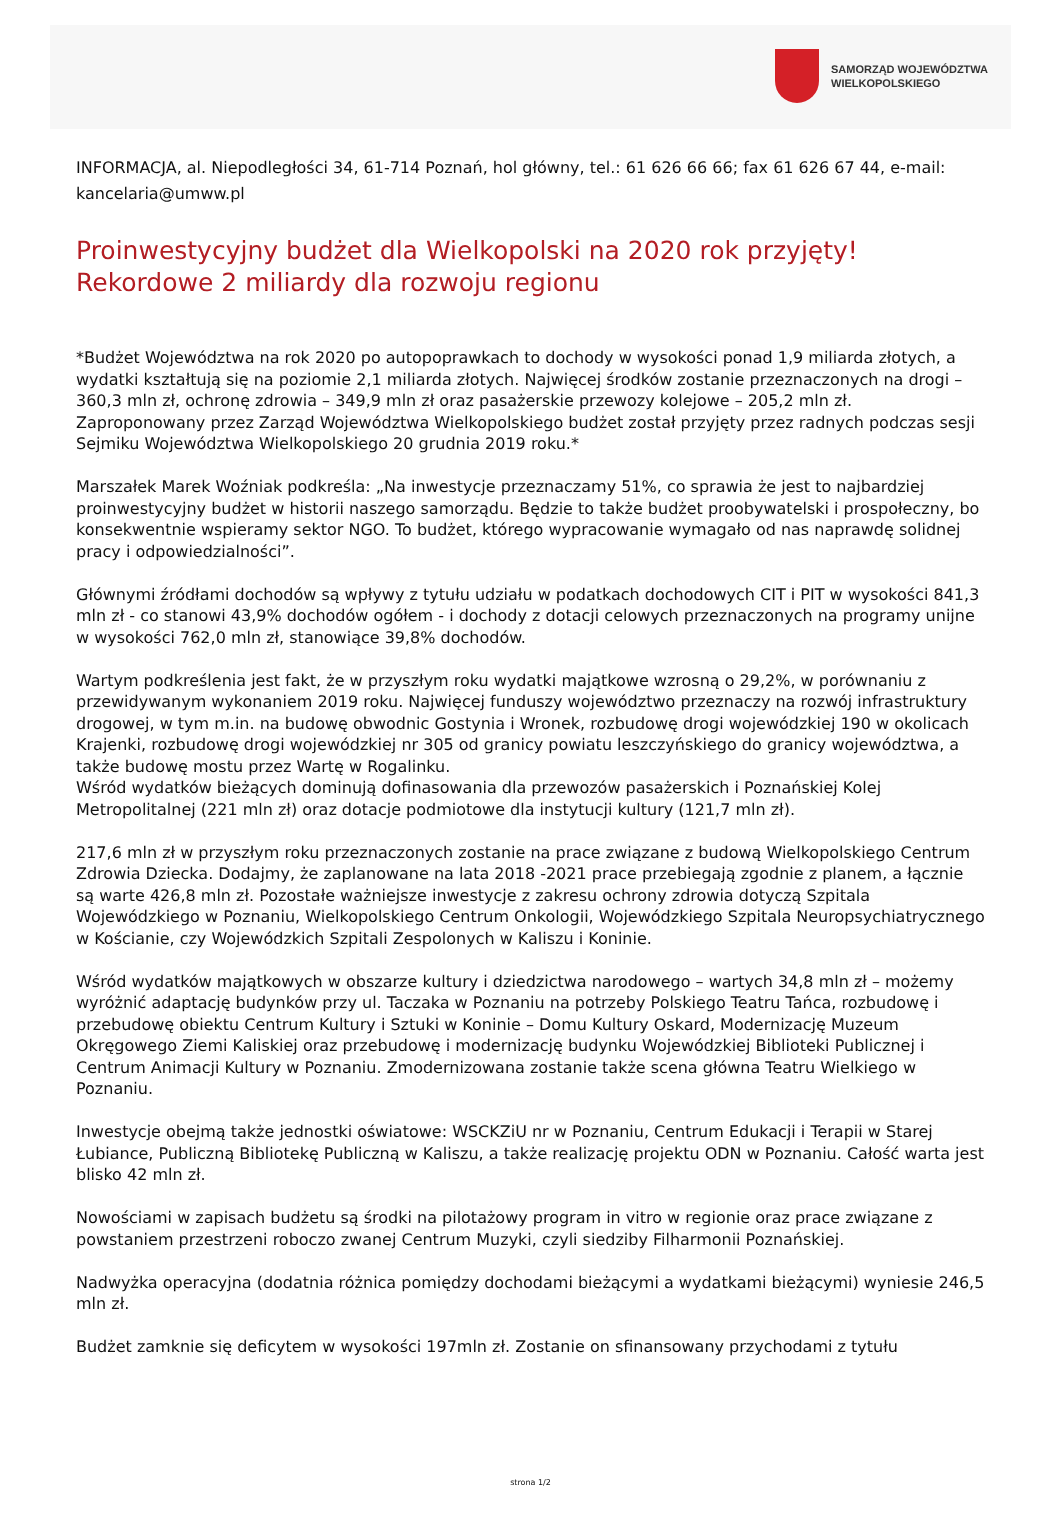SAMORZĄD WOJEWÓDZTWA
WIELKOPOLSKIEGO
INFORMACJA, al. Niepodległości 34, 61-714 Poznań, hol główny, tel.: 61 626 66 66; fax 61 626 67 44, e-mail: kancelaria@umww.pl
Proinwestycyjny budżet dla Wielkopolski na 2020 rok przyjęty! Rekordowe 2 miliardy dla rozwoju regionu
*Budżet Województwa na rok 2020 po autopoprawkach to dochody w wysokości ponad 1,9 miliarda złotych, a wydatki kształtują się na poziomie 2,1 miliarda złotych. Najwięcej środków zostanie przeznaczonych na drogi – 360,3 mln zł, ochronę zdrowia – 349,9 mln zł oraz pasażerskie przewozy kolejowe – 205,2 mln zł. Zaproponowany przez Zarząd Województwa Wielkopolskiego budżet został przyjęty przez radnych podczas sesji Sejmiku Województwa Wielkopolskiego 20 grudnia 2019 roku.*
Marszałek Marek Woźniak podkreśla: „Na inwestycje przeznaczamy 51%, co sprawia że jest to najbardziej proinwestycyjny budżet w historii naszego samorządu. Będzie to także budżet proobywatelski i prospołeczny, bo konsekwentnie wspieramy sektor NGO. To budżet, którego wypracowanie wymagało od nas naprawdę solidnej pracy i odpowiedzialności”.
Głównymi źródłami dochodów są wpływy z tytułu udziału w podatkach dochodowych CIT i PIT w wysokości 841,3 mln zł - co stanowi 43,9% dochodów ogółem - i dochody z dotacji celowych przeznaczonych na programy unijne w wysokości 762,0 mln zł, stanowiące 39,8% dochodów.
Wartym podkreślenia jest fakt, że w przyszłym roku wydatki majątkowe wzrosną o 29,2%, w porównaniu z przewidywanym wykonaniem 2019 roku. Najwięcej funduszy województwo przeznaczy na rozwój infrastruktury drogowej, w tym m.in. na budowę obwodnic Gostynia i Wronek, rozbudowę drogi wojewódzkiej 190 w okolicach Krajenki, rozbudowę drogi wojewódzkiej nr 305 od granicy powiatu leszczyńskiego do granicy województwa, a także budowę mostu przez Wartę w Rogalinku.
Wśród wydatków bieżących dominują dofinasowania dla przewozów pasażerskich i Poznańskiej Kolej Metropolitalnej (221 mln zł) oraz dotacje podmiotowe dla instytucji kultury (121,7 mln zł).
217,6 mln zł w przyszłym roku przeznaczonych zostanie na prace związane z budową Wielkopolskiego Centrum Zdrowia Dziecka. Dodajmy, że zaplanowane na lata 2018 -2021 prace przebiegają zgodnie z planem, a łącznie są warte 426,8 mln zł. Pozostałe ważniejsze inwestycje z zakresu ochrony zdrowia dotyczą Szpitala Wojewódzkiego w Poznaniu, Wielkopolskiego Centrum Onkologii, Wojewódzkiego Szpitala Neuropsychiatrycznego w Kościanie, czy Wojewódzkich Szpitali Zespolonych w Kaliszu i Koninie.
Wśród wydatków majątkowych w obszarze kultury i dziedzictwa narodowego – wartych 34,8 mln zł – możemy wyróżnić adaptację budynków przy ul. Taczaka w Poznaniu na potrzeby Polskiego Teatru Tańca, rozbudowę i przebudowę obiektu Centrum Kultury i Sztuki w Koninie – Domu Kultury Oskard, Modernizację Muzeum Okręgowego Ziemi Kaliskiej oraz przebudowę i modernizację budynku Wojewódzkiej Biblioteki Publicznej i Centrum Animacji Kultury w Poznaniu. Zmodernizowana zostanie także scena główna Teatru Wielkiego w Poznaniu.
Inwestycje obejmą także jednostki oświatowe: WSCKZiU nr w Poznaniu, Centrum Edukacji i Terapii w Starej Łubiance, Publiczną Bibliotekę Publiczną w Kaliszu, a także realizację projektu ODN w Poznaniu. Całość warta jest blisko 42 mln zł.
Nowościami w zapisach budżetu są środki na pilotażowy program in vitro w regionie oraz prace związane z powstaniem przestrzeni roboczo zwanej Centrum Muzyki, czyli siedziby Filharmonii Poznańskiej.
Nadwyżka operacyjna (dodatnia różnica pomiędzy dochodami bieżącymi a wydatkami bieżącymi) wyniesie 246,5 mln zł.
Budżet zamknie się deficytem w wysokości 197mln zł. Zostanie on sfinansowany przychodami z tytułu
strona 1/2